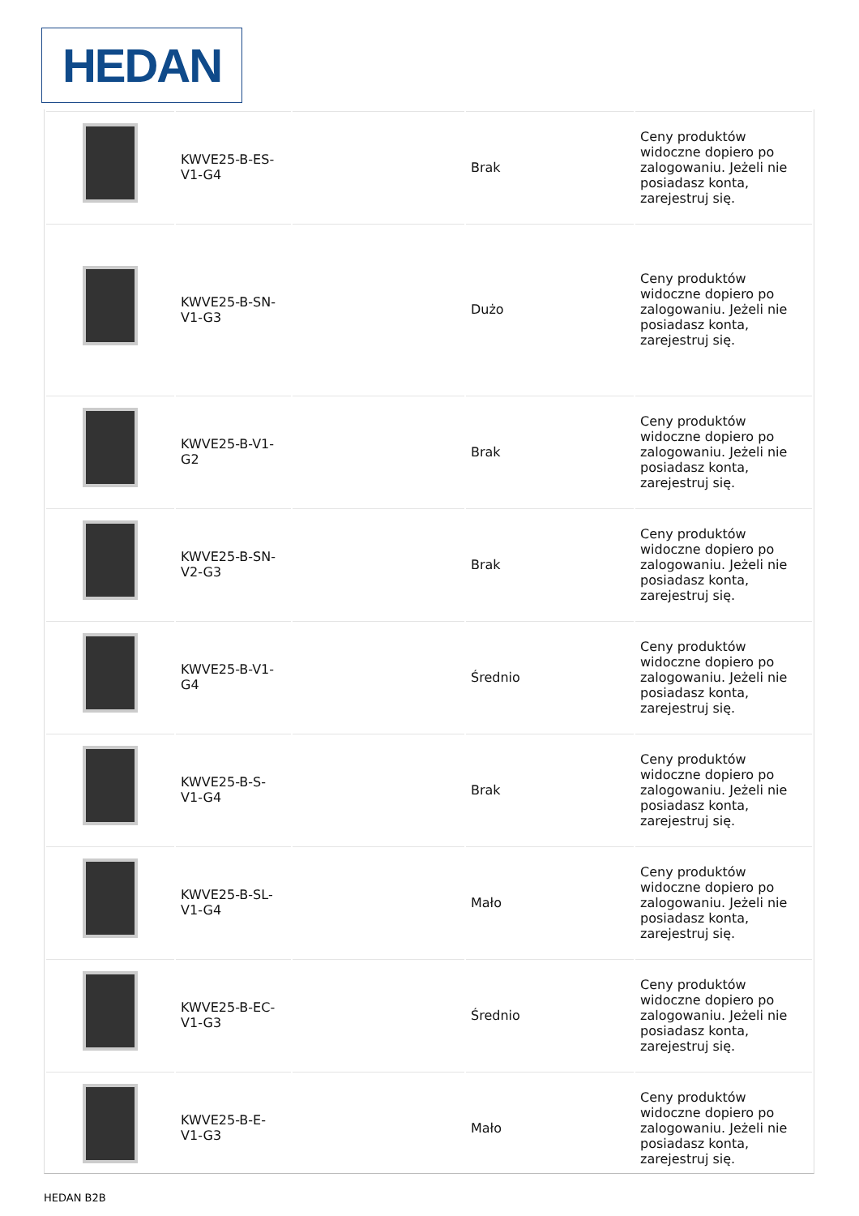HEDAN
| | KWVE25-B-ES-V1-G4 | | Brak | Ceny produktów widoczne dopiero po zalogowaniu. Jeżeli nie posiadasz konta, zarejestruj się. |
| | KWVE25-B-SN-V1-G3 | | Dużo | Ceny produktów widoczne dopiero po zalogowaniu. Jeżeli nie posiadasz konta, zarejestruj się. |
| | KWVE25-B-V1-G2 | | Brak | Ceny produktów widoczne dopiero po zalogowaniu. Jeżeli nie posiadasz konta, zarejestruj się. |
| | KWVE25-B-SN-V2-G3 | | Brak | Ceny produktów widoczne dopiero po zalogowaniu. Jeżeli nie posiadasz konta, zarejestruj się. |
| | KWVE25-B-V1-G4 | | Średnio | Ceny produktów widoczne dopiero po zalogowaniu. Jeżeli nie posiadasz konta, zarejestruj się. |
| | KWVE25-B-S-V1-G4 | | Brak | Ceny produktów widoczne dopiero po zalogowaniu. Jeżeli nie posiadasz konta, zarejestruj się. |
| | KWVE25-B-SL-V1-G4 | | Mało | Ceny produktów widoczne dopiero po zalogowaniu. Jeżeli nie posiadasz konta, zarejestruj się. |
| | KWVE25-B-EC-V1-G3 | | Średnio | Ceny produktów widoczne dopiero po zalogowaniu. Jeżeli nie posiadasz konta, zarejestruj się. |
| | KWVE25-B-E-V1-G3 | | Mało | Ceny produktów widoczne dopiero po zalogowaniu. Jeżeli nie posiadasz konta, zarejestruj się. |
HEDAN B2B